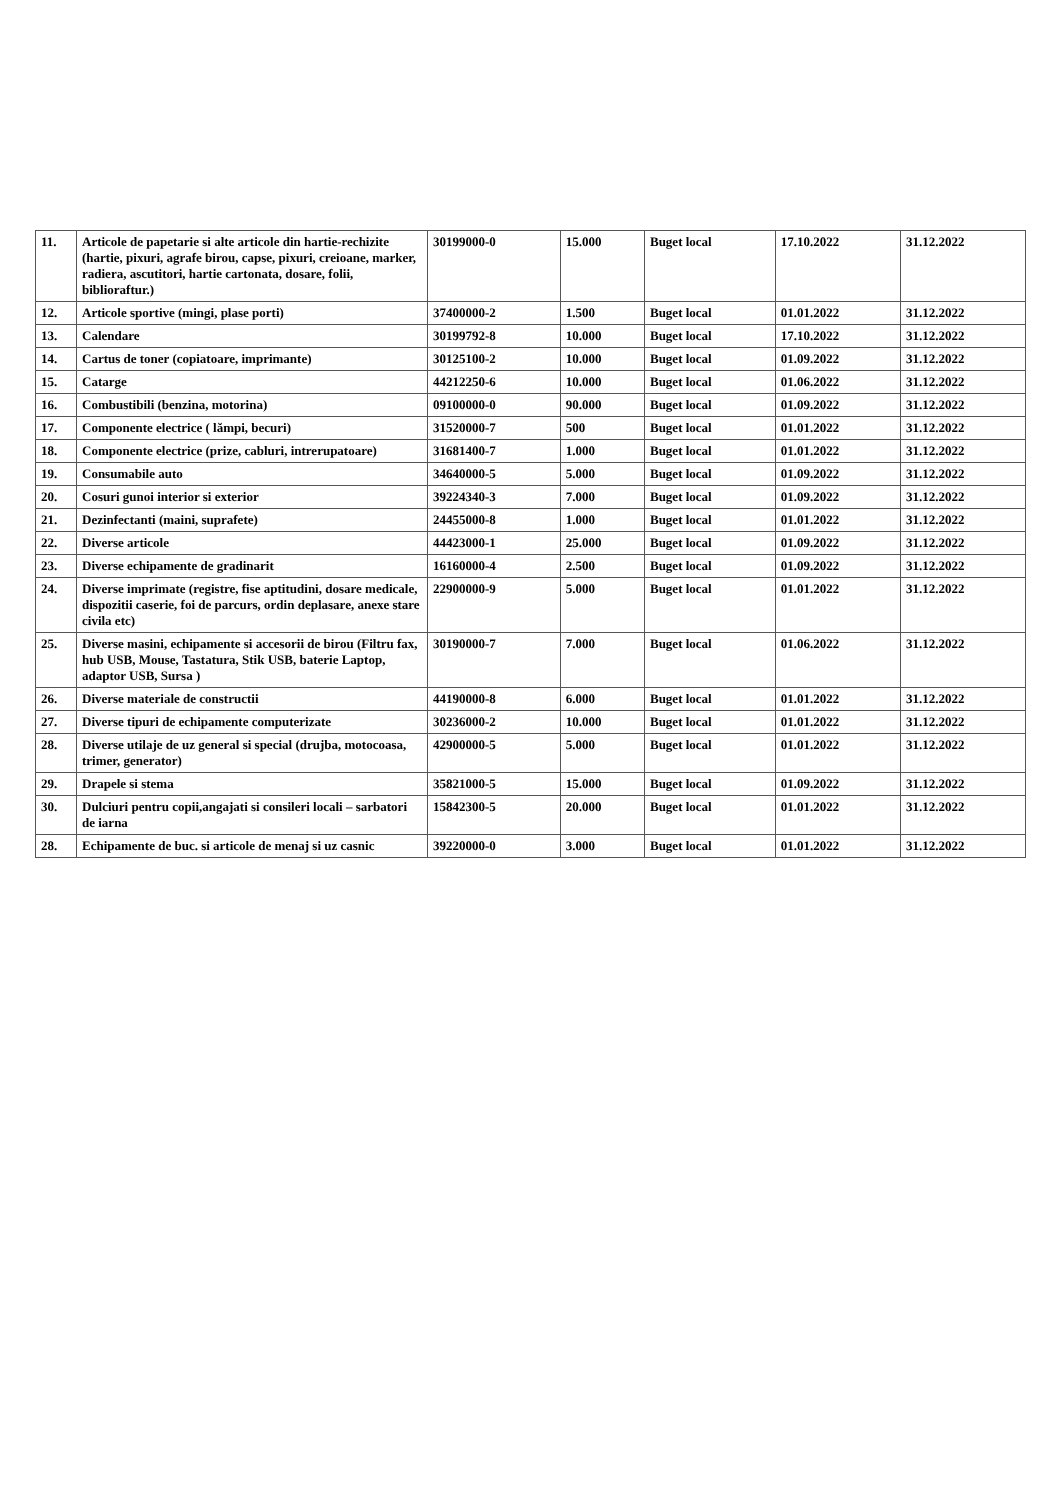| 11. | Articole de papetarie si alte articole din hartie-rechizite (hartie, pixuri, agrafe birou, capse, pixuri, creioane, marker, radiera, ascutitori, hartie cartonata, dosare, folii, biblioraftur.) | 30199000-0 | 15.000 | Buget local | 17.10.2022 | 31.12.2022 |
| 12. | Articole sportive (mingi, plase porti) | 37400000-2 | 1.500 | Buget local | 01.01.2022 | 31.12.2022 |
| 13. | Calendare | 30199792-8 | 10.000 | Buget local | 17.10.2022 | 31.12.2022 |
| 14. | Cartus de toner (copiatoare, imprimante) | 30125100-2 | 10.000 | Buget local | 01.09.2022 | 31.12.2022 |
| 15. | Catarge | 44212250-6 | 10.000 | Buget local | 01.06.2022 | 31.12.2022 |
| 16. | Combustibili (benzina, motorina) | 09100000-0 | 90.000 | Buget local | 01.09.2022 | 31.12.2022 |
| 17. | Componente electrice ( lămpi, becuri) | 31520000-7 | 500 | Buget local | 01.01.2022 | 31.12.2022 |
| 18. | Componente electrice (prize, cabluri, intrerupatoare) | 31681400-7 | 1.000 | Buget local | 01.01.2022 | 31.12.2022 |
| 19. | Consumabile auto | 34640000-5 | 5.000 | Buget local | 01.09.2022 | 31.12.2022 |
| 20. | Cosuri gunoi interior si exterior | 39224340-3 | 7.000 | Buget local | 01.09.2022 | 31.12.2022 |
| 21. | Dezinfectanti (maini, suprafete) | 24455000-8 | 1.000 | Buget local | 01.01.2022 | 31.12.2022 |
| 22. | Diverse articole | 44423000-1 | 25.000 | Buget local | 01.09.2022 | 31.12.2022 |
| 23. | Diverse echipamente de gradinarit | 16160000-4 | 2.500 | Buget local | 01.09.2022 | 31.12.2022 |
| 24. | Diverse imprimate (registre, fise aptitudini, dosare medicale, dispozitii caserie, foi de parcurs, ordin deplasare, anexe stare civila etc) | 22900000-9 | 5.000 | Buget local | 01.01.2022 | 31.12.2022 |
| 25. | Diverse masini, echipamente si accesorii de birou (Filtru fax, hub USB, Mouse, Tastatura, Stik USB, baterie Laptop, adaptor USB, Sursa ) | 30190000-7 | 7.000 | Buget local | 01.06.2022 | 31.12.2022 |
| 26. | Diverse materiale de constructii | 44190000-8 | 6.000 | Buget local | 01.01.2022 | 31.12.2022 |
| 27. | Diverse tipuri de echipamente computerizate | 30236000-2 | 10.000 | Buget local | 01.01.2022 | 31.12.2022 |
| 28. | Diverse utilaje de uz general si special (drujba, motocoasa, trimer, generator) | 42900000-5 | 5.000 | Buget local | 01.01.2022 | 31.12.2022 |
| 29. | Drapele si stema | 35821000-5 | 15.000 | Buget local | 01.09.2022 | 31.12.2022 |
| 30. | Dulciuri pentru copii,angajati si consileri locali – sarbatori de iarna | 15842300-5 | 20.000 | Buget local | 01.01.2022 | 31.12.2022 |
| 28. | Echipamente de buc. si articole de menaj si uz casnic | 39220000-0 | 3.000 | Buget local | 01.01.2022 | 31.12.2022 |